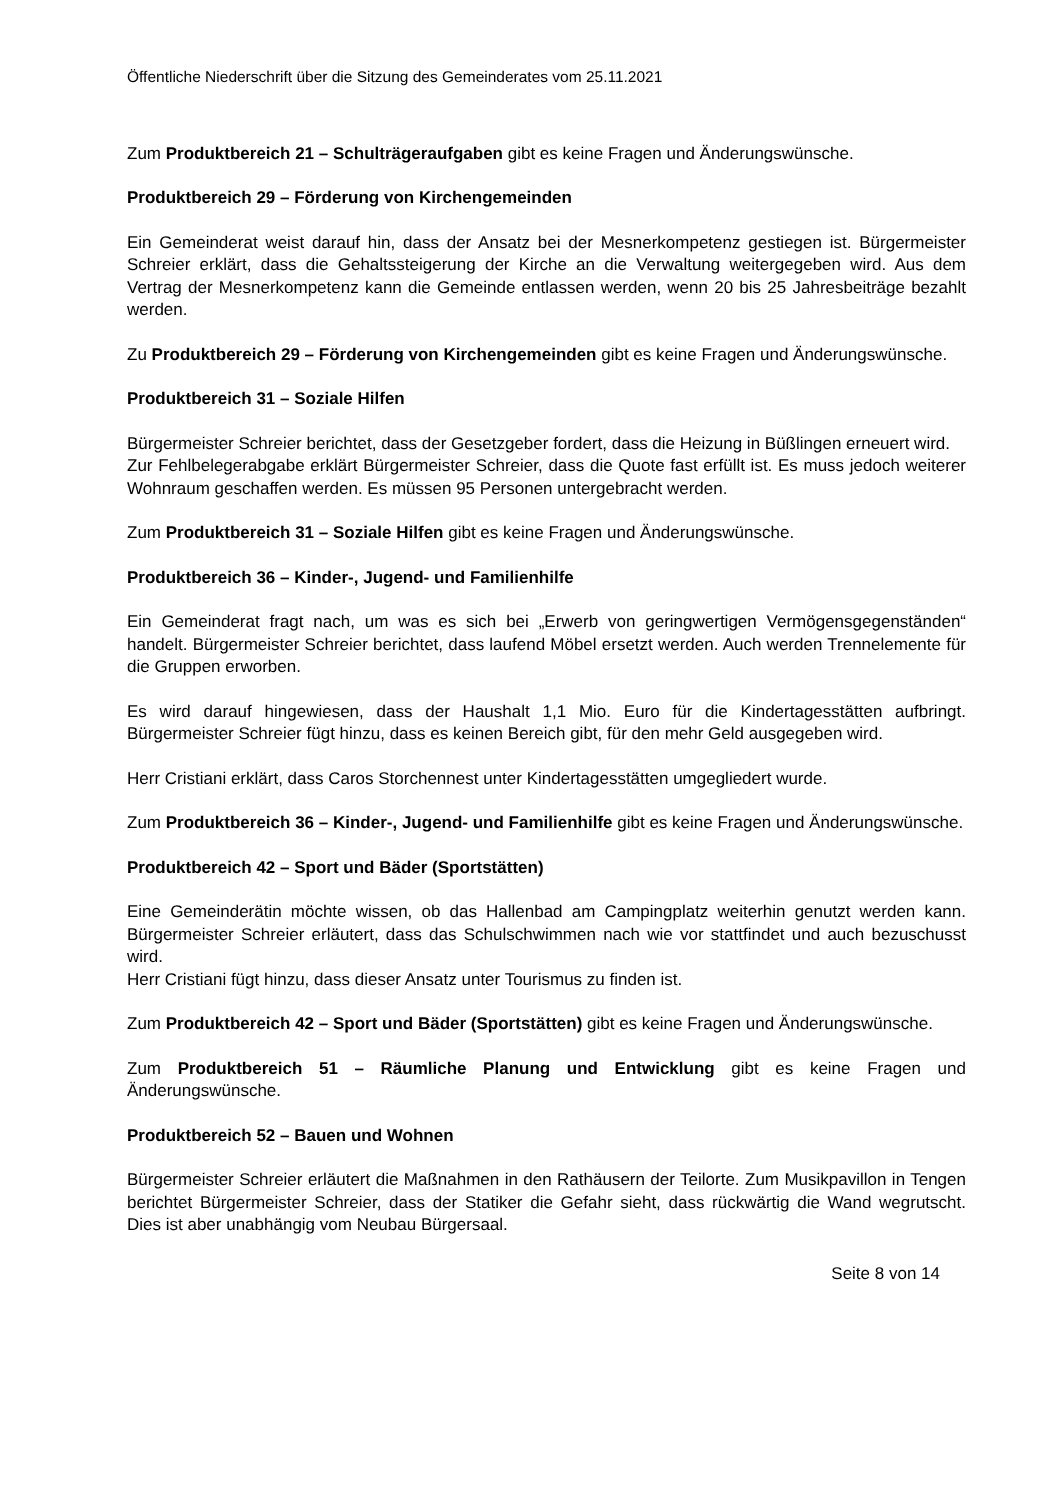Öffentliche Niederschrift über die Sitzung des Gemeinderates vom 25.11.2021
Zum Produktbereich 21 – Schulträgeraufgaben gibt es keine Fragen und Änderungswünsche.
Produktbereich 29 – Förderung von Kirchengemeinden
Ein Gemeinderat weist darauf hin, dass der Ansatz bei der Mesnerkompetenz gestiegen ist. Bürgermeister Schreier erklärt, dass die Gehaltssteigerung der Kirche an die Verwaltung weitergegeben wird. Aus dem Vertrag der Mesnerkompetenz kann die Gemeinde entlassen werden, wenn 20 bis 25 Jahresbeiträge bezahlt werden.
Zu Produktbereich 29 – Förderung von Kirchengemeinden gibt es keine Fragen und Änderungswünsche.
Produktbereich 31 – Soziale Hilfen
Bürgermeister Schreier berichtet, dass der Gesetzgeber fordert, dass die Heizung in Büßlingen erneuert wird.
Zur Fehlbelegerabgabe erklärt Bürgermeister Schreier, dass die Quote fast erfüllt ist. Es muss jedoch weiterer Wohnraum geschaffen werden. Es müssen 95 Personen untergebracht werden.
Zum Produktbereich 31 – Soziale Hilfen gibt es keine Fragen und Änderungswünsche.
Produktbereich 36 – Kinder-, Jugend- und Familienhilfe
Ein Gemeinderat fragt nach, um was es sich bei „Erwerb von geringwertigen Vermögensgegenständen“ handelt. Bürgermeister Schreier berichtet, dass laufend Möbel ersetzt werden. Auch werden Trennelemente für die Gruppen erworben.
Es wird darauf hingewiesen, dass der Haushalt 1,1 Mio. Euro für die Kindertagesstätten aufbringt. Bürgermeister Schreier fügt hinzu, dass es keinen Bereich gibt, für den mehr Geld ausgegeben wird.
Herr Cristiani erklärt, dass Caros Storchennest unter Kindertagesstätten umgegliedert wurde.
Zum Produktbereich 36 – Kinder-, Jugend- und Familienhilfe gibt es keine Fragen und Änderungswünsche.
Produktbereich 42 – Sport und Bäder (Sportstätten)
Eine Gemeinderätin möchte wissen, ob das Hallenbad am Campingplatz weiterhin genutzt werden kann. Bürgermeister Schreier erläutert, dass das Schulschwimmen nach wie vor stattfindet und auch bezuschusst wird.
Herr Cristiani fügt hinzu, dass dieser Ansatz unter Tourismus zu finden ist.
Zum Produktbereich 42 – Sport und Bäder (Sportstätten) gibt es keine Fragen und Änderungswünsche.
Zum Produktbereich 51 – Räumliche Planung und Entwicklung gibt es keine Fragen und Änderungswünsche.
Produktbereich 52 – Bauen und Wohnen
Bürgermeister Schreier erläutert die Maßnahmen in den Rathäusern der Teilorte. Zum Musikpavillon in Tengen berichtet Bürgermeister Schreier, dass der Statiker die Gefahr sieht, dass rückwärtig die Wand wegrutscht. Dies ist aber unabhängig vom Neubau Bürgersaal.
Seite 8 von 14